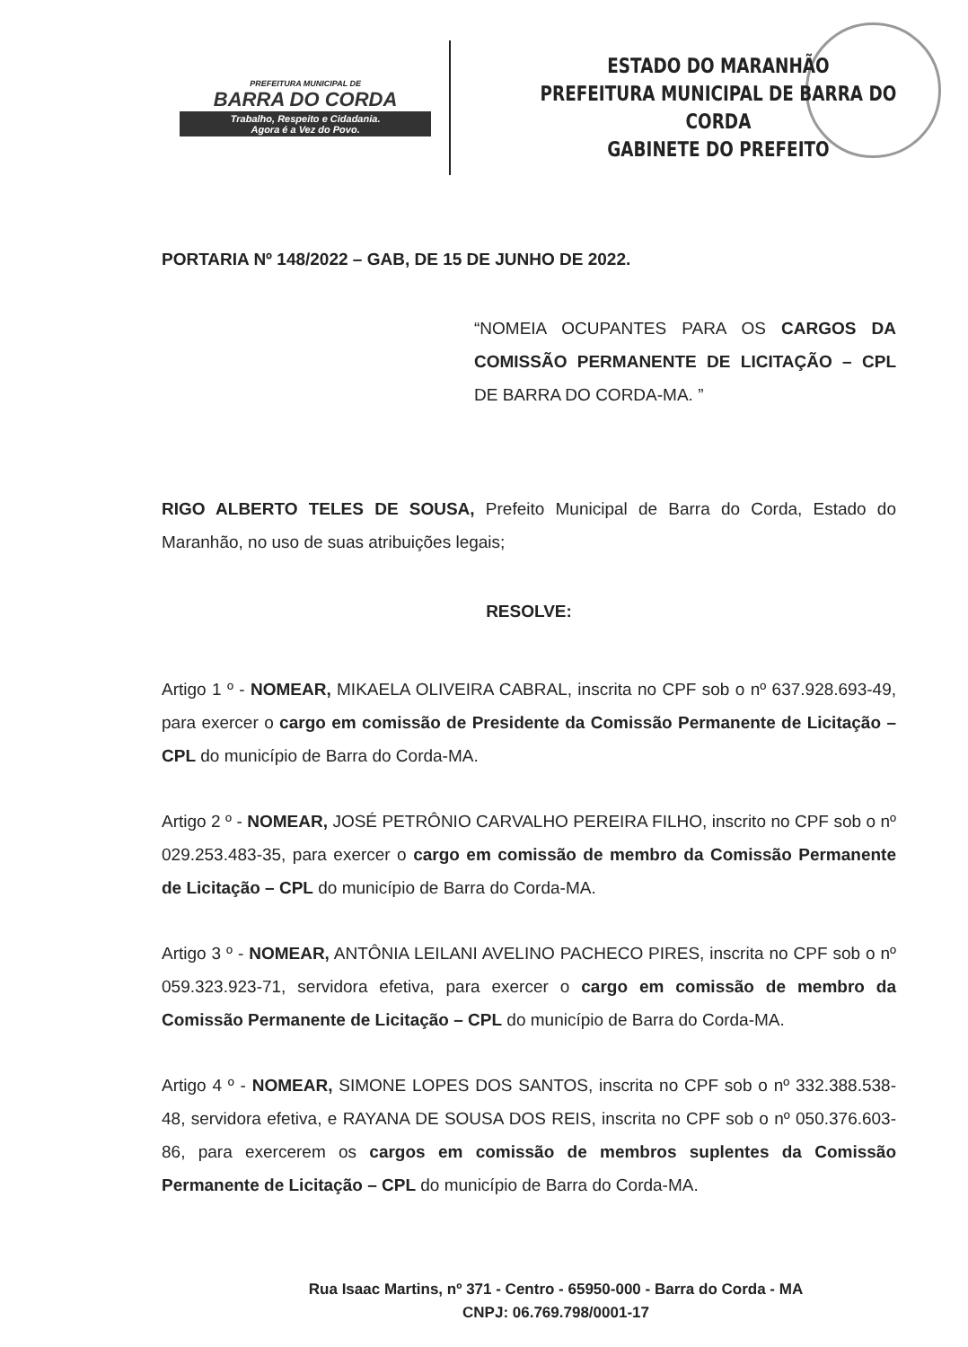PREFEITURA MUNICIPAL DE
BARRA DO CORDA
Trabalho, Respeito e Cidadania.
Agora é a Vez do Povo.
ESTADO DO MARANHÃO
PREFEITURA MUNICIPAL DE BARRA DO CORDA
GABINETE DO PREFEITO
PORTARIA Nº 148/2022 – GAB, DE 15 DE JUNHO DE 2022.
“NOMEIA OCUPANTES PARA OS CARGOS DA COMISSÃO PERMANENTE DE LICITAÇÃO – CPL DE BARRA DO CORDA-MA. ”
RIGO ALBERTO TELES DE SOUSA, Prefeito Municipal de Barra do Corda, Estado do Maranhão, no uso de suas atribuições legais;
RESOLVE:
Artigo 1 º - NOMEAR, MIKAELA OLIVEIRA CABRAL, inscrita no CPF sob o nº 637.928.693-49, para exercer o cargo em comissão de Presidente da Comissão Permanente de Licitação – CPL do município de Barra do Corda-MA.
Artigo 2 º - NOMEAR, JOSÉ PETRÔNIO CARVALHO PEREIRA FILHO, inscrito no CPF sob o nº 029.253.483-35, para exercer o cargo em comissão de membro da Comissão Permanente de Licitação – CPL do município de Barra do Corda-MA.
Artigo 3 º - NOMEAR, ANTÔNIA LEILANI AVELINO PACHECO PIRES, inscrita no CPF sob o nº 059.323.923-71, servidora efetiva, para exercer o cargo em comissão de membro da Comissão Permanente de Licitação – CPL do município de Barra do Corda-MA.
Artigo 4 º - NOMEAR, SIMONE LOPES DOS SANTOS, inscrita no CPF sob o nº 332.388.538-48, servidora efetiva, e RAYANA DE SOUSA DOS REIS, inscrita no CPF sob o nº 050.376.603-86, para exercerem os cargos em comissão de membros suplentes da Comissão Permanente de Licitação – CPL do município de Barra do Corda-MA.
Rua Isaac Martins, nº 371 - Centro - 65950-000 - Barra do Corda - MA
CNPJ: 06.769.798/0001-17